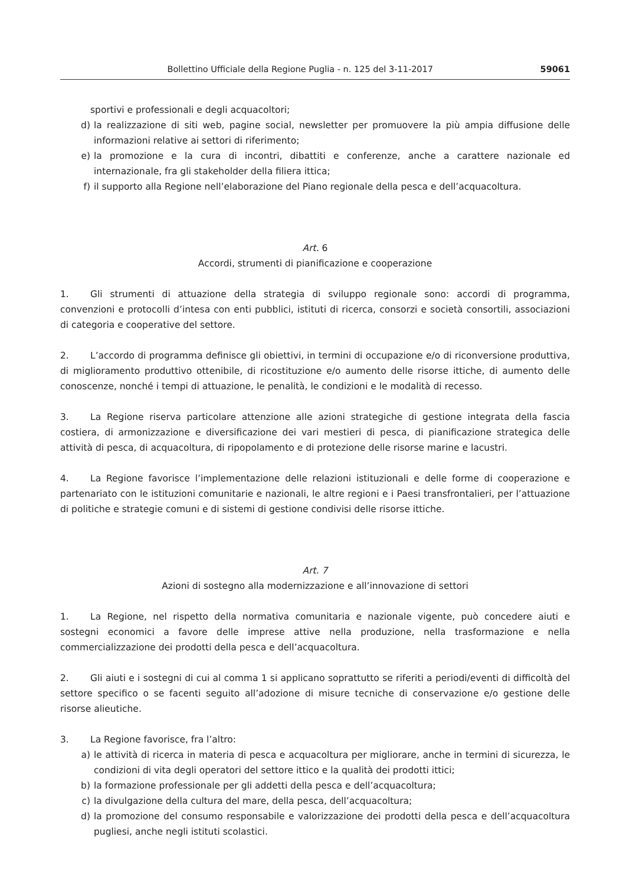Bollettino Ufficiale della Regione Puglia - n. 125 del 3-11-2017 59061
sportivi e professionali e degli acquacoltori;
d) la realizzazione di siti web, pagine social, newsletter per promuovere la più ampia diffusione delle informazioni relative ai settori di riferimento;
e) la promozione e la cura di incontri, dibattiti e conferenze, anche a carattere nazionale ed internazionale, fra gli stakeholder della filiera ittica;
f) il supporto alla Regione nell’elaborazione del Piano regionale della pesca e dell’acquacoltura.
Art. 6
Accordi, strumenti di pianificazione e cooperazione
1. Gli strumenti di attuazione della strategia di sviluppo regionale sono: accordi di programma, convenzioni e protocolli d’intesa con enti pubblici, istituti di ricerca, consorzi e società consortili, associazioni di categoria e cooperative del settore.
2. L’accordo di programma definisce gli obiettivi, in termini di occupazione e/o di riconversione produttiva, di miglioramento produttivo ottenibile, di ricostituzione e/o aumento delle risorse ittiche, di aumento delle conoscenze, nonché i tempi di attuazione, le penalità, le condizioni e le modalità di recesso.
3. La Regione riserva particolare attenzione alle azioni strategiche di gestione integrata della fascia costiera, di armonizzazione e diversificazione dei vari mestieri di pesca, di pianificazione strategica delle attività di pesca, di acquacoltura, di ripopolamento e di protezione delle risorse marine e lacustri.
4. La Regione favorisce l’implementazione delle relazioni istituzionali e delle forme di cooperazione e partenariato con le istituzioni comunitarie e nazionali, le altre regioni e i Paesi transfrontalieri, per l’attuazione di politiche e strategie comuni e di sistemi di gestione condivisi delle risorse ittiche.
Art. 7
Azioni di sostegno alla modernizzazione e all’innovazione di settori
1. La Regione, nel rispetto della normativa comunitaria e nazionale vigente, può concedere aiuti e sostegni economici a favore delle imprese attive nella produzione, nella trasformazione e nella commercializzazione dei prodotti della pesca e dell’acquacoltura.
2. Gli aiuti e i sostegni di cui al comma 1 si applicano soprattutto se riferiti a periodi/eventi di difficoltà del settore specifico o se facenti seguito all’adozione di misure tecniche di conservazione e/o gestione delle risorse alieutiche.
3. La Regione favorisce, fra l’altro:
a) le attività di ricerca in materia di pesca e acquacoltura per migliorare, anche in termini di sicurezza, le condizioni di vita degli operatori del settore ittico e la qualità dei prodotti ittici;
b) la formazione professionale per gli addetti della pesca e dell’acquacoltura;
c) la divulgazione della cultura del mare, della pesca, dell’acquacoltura;
d) la promozione del consumo responsabile e valorizzazione dei prodotti della pesca e dell’acquacoltura pugliesi, anche negli istituti scolastici.